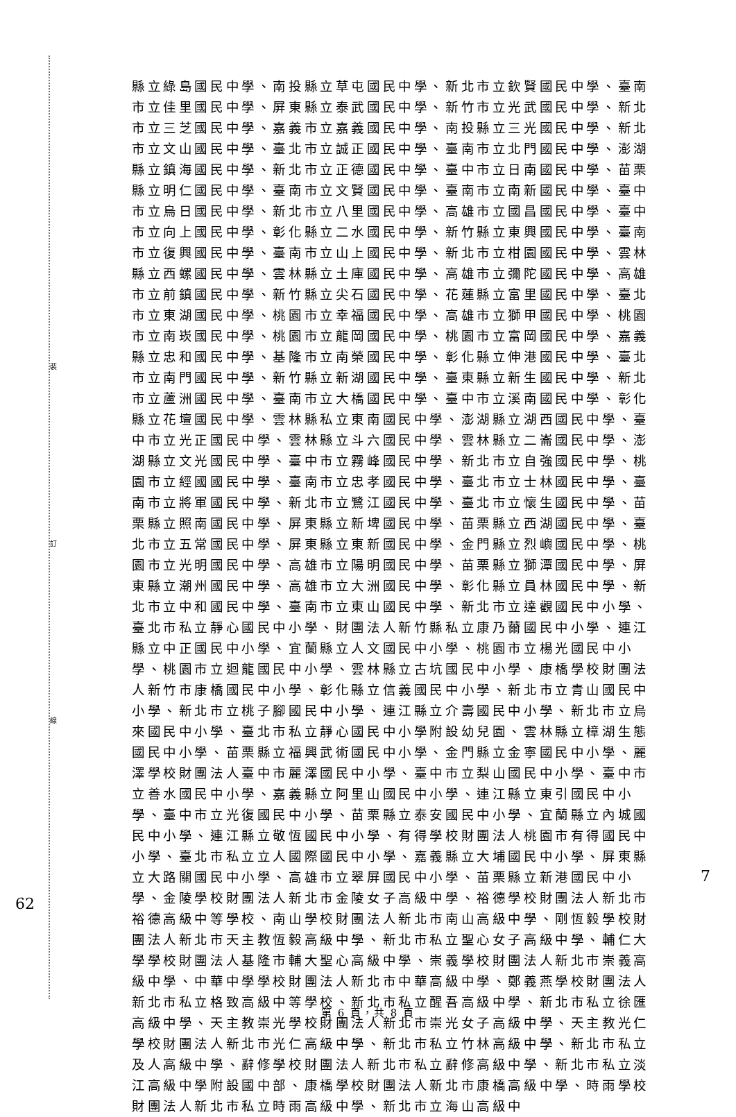裝
訂
線
62
7
縣立綠島國民中學、南投縣立草屯國民中學、新北市立欽賢國民中學、臺南市立佳里國民中學、屏東縣立泰武國民中學、新竹市立光武國民中學、新北市立三芝國民中學、嘉義市立嘉義國民中學、南投縣立三光國民中學、新北市立文山國民中學、臺北市立誠正國民中學、臺南市立北門國民中學、澎湖縣立鎮海國民中學、新北市立正德國民中學、臺中市立日南國民中學、苗栗縣立明仁國民中學、臺南市立文賢國民中學、臺南市立南新國民中學、臺中市立烏日國民中學、新北市立八里國民中學、高雄市立國昌國民中學、臺中市立向上國民中學、彰化縣立二水國民中學、新竹縣立東興國民中學、臺南市立復興國民中學、臺南市立山上國民中學、新北市立柑園國民中學、雲林縣立西螺國民中學、雲林縣立土庫國民中學、高雄市立彌陀國民中學、高雄市立前鎮國民中學、新竹縣立尖石國民中學、花蓮縣立富里國民中學、臺北市立東湖國民中學、桃園市立幸福國民中學、高雄市立獅甲國民中學、桃園市立南崁國民中學、桃園市立龍岡國民中學、桃園市立富岡國民中學、嘉義縣立忠和國民中學、基隆市立南榮國民中學、彰化縣立伸港國民中學、臺北市立南門國民中學、新竹縣立新湖國民中學、臺東縣立新生國民中學、新北市立蘆洲國民中學、臺南市立大橋國民中學、臺中市立溪南國民中學、彰化縣立花壇國民中學、雲林縣私立東南國民中學、澎湖縣立湖西國民中學、臺中市立光正國民中學、雲林縣立斗六國民中學、雲林縣立二崙國民中學、澎湖縣立文光國民中學、臺中市立霧峰國民中學、新北市立自強國民中學、桃園市立經國國民中學、臺南市立忠孝國民中學、臺北市立士林國民中學、臺南市立將軍國民中學、新北市立鷺江國民中學、臺北市立懷生國民中學、苗栗縣立照南國民中學、屏東縣立新埤國民中學、苗栗縣立西湖國民中學、臺北市立五常國民中學、屏東縣立東新國民中學、金門縣立烈嶼國民中學、桃園市立光明國民中學、高雄市立陽明國民中學、苗栗縣立獅潭國民中學、屏東縣立潮州國民中學、高雄市立大洲國民中學、彰化縣立員林國民中學、新北市立中和國民中學、臺南市立東山國民中學、新北市立達觀國民中小學、臺北市私立靜心國民中小學、財團法人新竹縣私立康乃薾國民中小學、連江縣立中正國民中小學、宜蘭縣立人文國民中小學、桃園市立楊光國民中小學、桃園市立迴龍國民中小學、雲林縣立古坑國民中小學、康橋學校財團法人新竹市康橋國民中小學、彰化縣立信義國民中小學、新北市立青山國民中小學、新北市立桃子腳國民中小學、連江縣立介壽國民中小學、新北市立烏來國民中小學、臺北市私立靜心國民中小學附設幼兒園、雲林縣立樟湖生態國民中小學、苗栗縣立福興武術國民中小學、金門縣立金寧國民中小學、麗澤學校財團法人臺中市麗澤國民中小學、臺中市立梨山國民中小學、臺中市立善水國民中小學、嘉義縣立阿里山國民中小學、連江縣立東引國民中小學、臺中市立光復國民中小學、苗栗縣立泰安國民中小學、宜蘭縣立內城國民中小學、連江縣立敬恆國民中小學、有得學校財團法人桃園市有得國民中小學、臺北市私立立人國際國民中小學、嘉義縣立大埔國民中小學、屏東縣立大路關國民中小學、高雄市立翠屏國民中小學、苗栗縣立新港國民中小學、金陵學校財團法人新北市金陵女子高級中學、裕德學校財團法人新北市裕德高級中等學校、南山學校財團法人新北市南山高級中學、剛恆毅學校財團法人新北市天主教恆毅高級中學、新北市私立聖心女子高級中學、輔仁大學學校財團法人基隆市輔大聖心高級中學、崇義學校財團法人新北市崇義高級中學、中華中學學校財團法人新北市中華高級中學、鄭義燕學校財團法人新北市私立格致高級中等學校、新北市私立醒吾高級中學、新北市私立徐匯高級中學、天主教崇光學校財團法人新北市崇光女子高級中學、天主教光仁學校財團法人新北市光仁高級中學、新北市私立竹林高級中學、新北市私立及人高級中學、辭修學校財團法人新北市私立辭修高級中學、新北市私立淡江高級中學附設國中部、康橋學校財團法人新北市康橋高級中學、時雨學校財團法人新北市私立時雨高級中學、新北市立海山高級中
第 6 頁，共 8 頁